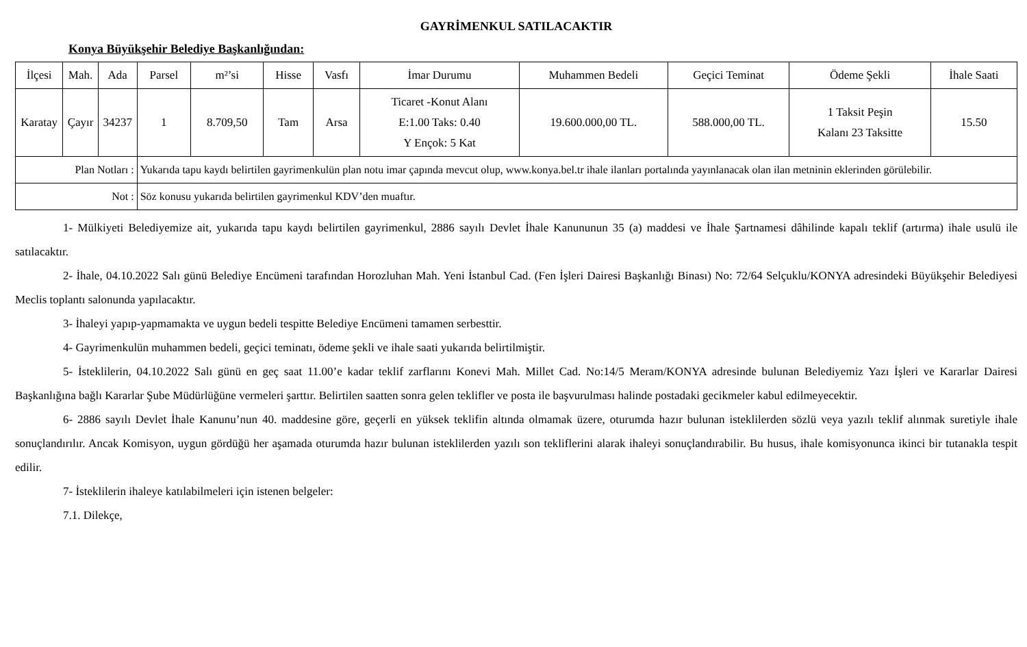GAYRİMENKUL SATILACAKTIR
Konya Büyükşehir Belediye Başkanlığından:
| İlçesi | Mah. | Ada | Parsel | m²’si | Hisse | Vasfı | İmar Durumu | Muhammen Bedeli | Geçici Teminat | Ödeme Şekli | İhale Saati |
| --- | --- | --- | --- | --- | --- | --- | --- | --- | --- | --- | --- |
| Karatay | Çayır | 34237 | 1 | 8.709,50 | Tam | Arsa | Ticaret -Konut Alanı E:1.00 Taks: 0.40 Y Ençok: 5 Kat | 19.600.000,00 TL. | 588.000,00 TL. | 1 Taksit Peşin Kalanı 23 Taksitte | 15.50 |
| Plan Notları : | | | Yukarıda tapu kaydı belirtilen gayrimenkulün plan notu imar çapında mevcut olup, www.konya.bel.tr ihale ilanları portalında yayınlanacak olan ilan metninin eklerinden görülebilir. | | | | | | | | |
| Not : | | | Söz konusu yukarıda belirtilen gayrimenkul KDV’den muaftır. | | | | | | | | |
1- Mülkiyeti Belediyemize ait, yukarıda tapu kaydı belirtilen gayrimenkul, 2886 sayılı Devlet İhale Kanununun 35 (a) maddesi ve İhale Şartnamesi dâhilinde kapalı teklif (artırma) ihale usulü ile satılacaktır.
2- İhale, 04.10.2022 Salı günü Belediye Encümeni tarafından Horozluhan Mah. Yeni İstanbul Cad. (Fen İşleri Dairesi Başkanlığı Binası) No: 72/64 Selçuklu/KONYA adresindeki Büyükşehir Belediyesi Meclis toplantı salonunda yapılacaktır.
3- İhaleyi yapıp-yapmamakta ve uygun bedeli tespitte Belediye Encümeni tamamen serbesttir.
4- Gayrimenkulün muhammen bedeli, geçici teminatı, ödeme şekli ve ihale saati yukarıda belirtilmiştir.
5- İsteklilerin, 04.10.2022 Salı günü en geç saat 11.00’e kadar teklif zarflarını Konevi Mah. Millet Cad. No:14/5 Meram/KONYA adresinde bulunan Belediyemiz Yazı İşleri ve Kararlar Dairesi Başkanlığına bağlı Kararlar Şube Müdürlüğüne vermeleri şarttır. Belirtilen saatten sonra gelen teklifler ve posta ile başvurulması halinde postadaki gecikmeler kabul edilmeyecektir.
6- 2886 sayılı Devlet İhale Kanunu’nun 40. maddesine göre, geçerli en yüksek teklifin altında olmamak üzere, oturumda hazır bulunan isteklilerden sözlü veya yazılı teklif alınmak suretiyle ihale sonuçlandırılır. Ancak Komisyon, uygun gördüğü her aşamada oturumda hazır bulunan isteklilerden yazılı son tekliflerini alarak ihaleyi sonuçlandırabilir. Bu husus, ihale komisyonunca ikinci bir tutanakla tespit edilir.
7- İsteklilerin ihaleye katılabilmeleri için istenen belgeler:
7.1. Dilekçe,